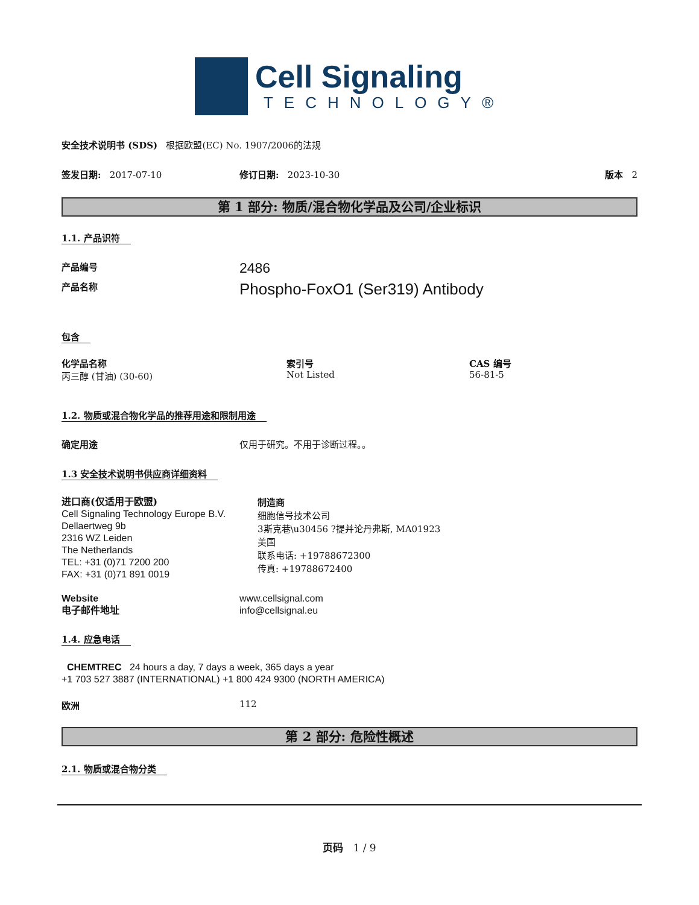Cell Signaling
TECHNOLOGY®
安全技术说明书 (SDS) 根据欧盟(EC) No. 1907/2006的法规
签发日期: 2017-07-10 修订日期: 2023-10-30 版本 2
第 1 部分: 物质/混合物化学品及公司/企业标识
1.1. 产品识符
产品编号
2486
产品名称
Phospho-FoxO1 (Ser319) Antibody
包含
化学品名称
丙三醇 (甘油) (30-60)
索引号
Not Listed
CAS 编号
56-81-5
1.2. 物质或混合物化学品的推荐用途和限制用途
确定用途 仅用于研究。不用于诊断过程。。
1.3 安全技术说明书供应商详细资料
进口商(仅适用于欧盟)
Cell Signaling Technology Europe B.V.
Dellaertweg 9b
2316 WZ Leiden
The Netherlands
TEL: +31 (0)71 7200 200
FAX: +31 (0)71 891 0019
制造商
细胞信号技术公司
3斯克巷\u30456 ?提并论丹弗斯, MA01923
美国
联系电话: +19788672300
传真: +19788672400
Website
电子邮件地址
www.cellsignal.com
info@cellsignal.eu
1.4. 应急电话
CHEMTREC 24 hours a day, 7 days a week, 365 days a year
+1 703 527 3887 (INTERNATIONAL) +1 800 424 9300 (NORTH AMERICA)
欧洲 112
第 2 部分: 危险性概述
2.1. 物质或混合物分类
页码 1 / 9